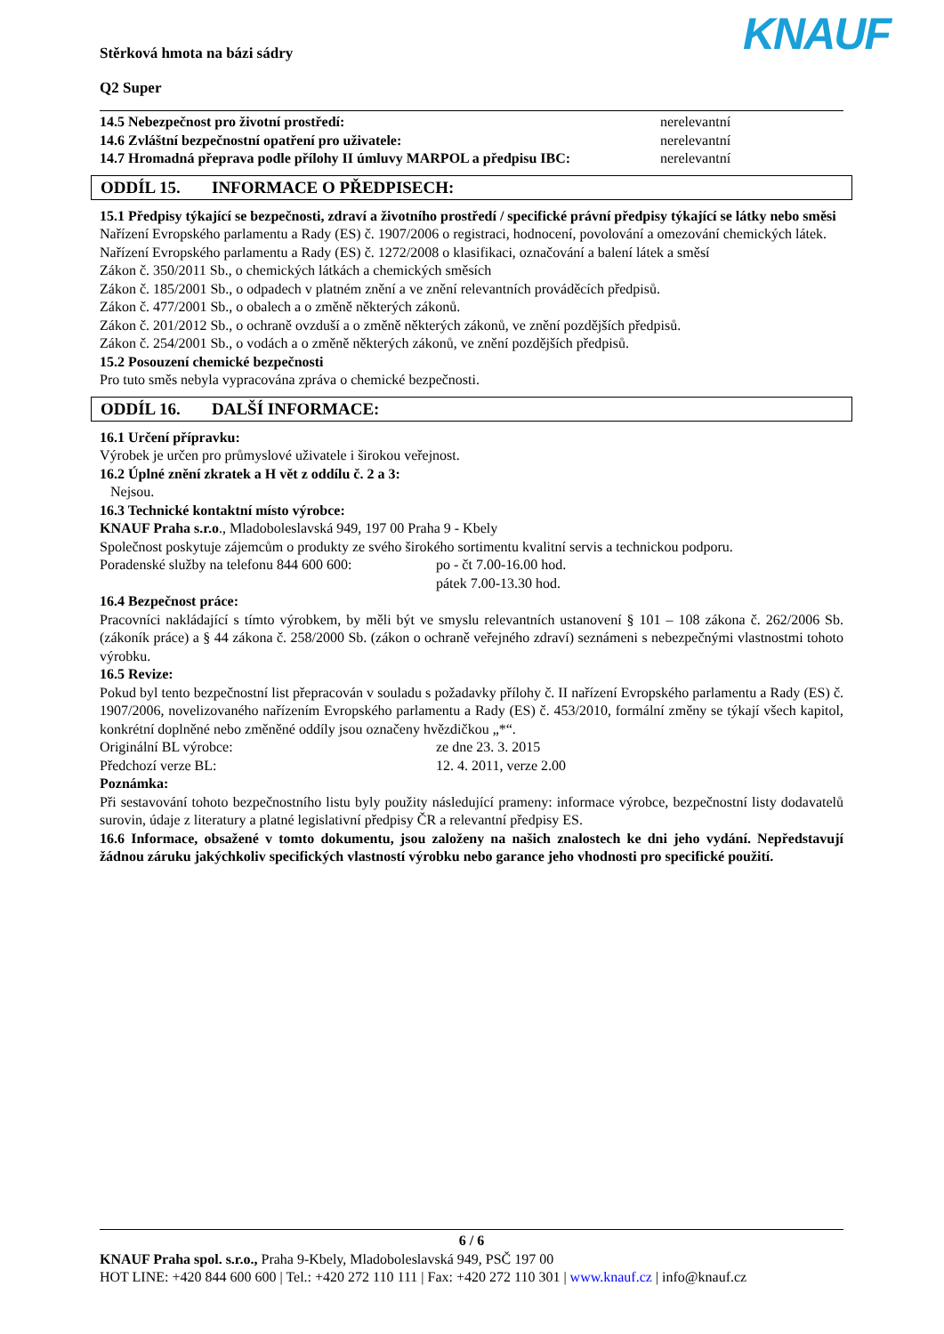Stěrková hmota na bázi sádry
Q2 Super
KNAUF
14.5 Nebezpečnost pro životní prostředí: nerelevantní
14.6 Zvláštní bezpečnostní opatření pro uživatele: nerelevantní
14.7 Hromadná přeprava podle přílohy II úmluvy MARPOL a předpisu IBC:
nerelevantní
ODDÍL 15. INFORMACE O PŘEDPISECH:
15.1 Předpisy týkající se bezpečnosti, zdraví a životního prostředí / specifické právní předpisy týkající se látky nebo směsi
Nařízení Evropského parlamentu a Rady (ES) č. 1907/2006 o registraci, hodnocení, povolování a omezování chemických látek.
Nařízení Evropského parlamentu a Rady (ES) č. 1272/2008 o klasifikaci, označování a balení látek a směsí
Zákon č. 350/2011 Sb., o chemických látkách a chemických směsích
Zákon č. 185/2001 Sb., o odpadech v platném znění a ve znění relevantních prováděcích předpisů.
Zákon č. 477/2001 Sb., o obalech a o změně některých zákonů.
Zákon č. 201/2012 Sb., o ochraně ovzduší a o změně některých zákonů, ve znění pozdějších předpisů.
Zákon č. 254/2001 Sb., o vodách a o změně některých zákonů, ve znění pozdějších předpisů.
15.2 Posouzení chemické bezpečnosti
Pro tuto směs nebyla vypracována zpráva o chemické bezpečnosti.
ODDÍL 16. DALŠÍ INFORMACE:
16.1 Určení přípravku:
Výrobek je určen pro průmyslové uživatele i širokou veřejnost.
16.2 Úplné znění zkratek a H vět z oddílu č. 2 a 3:
Nejsou.
16.3 Technické kontaktní místo výrobce:
KNAUF Praha s.r.o., Mladoboleslavská 949, 197 00 Praha 9 - Kbely
Společnost poskytuje zájemcům o produkty ze svého širokého sortimentu kvalitní servis a technickou podporu.
Poradenské služby na telefonu 844 600 600:
po - čt 7.00-16.00 hod.
pátek 7.00-13.30 hod.
16.4 Bezpečnost práce:
Pracovníci nakládající s tímto výrobkem, by měli být ve smyslu relevantních ustanovení § 101 – 108 zákona č. 262/2006 Sb. (zákoník práce) a § 44 zákona č. 258/2000 Sb. (zákon o ochraně veřejného zdraví) seznámeni s nebezpečnými vlastnostmi tohoto výrobku.
16.5 Revize:
Pokud byl tento bezpečnostní list přepracován v souladu s požadavky přílohy č. II nařízení Evropského parlamentu a Rady (ES) č. 1907/2006, novelizovaného nařízením Evropského parlamentu a Rady (ES) č. 453/2010, formální změny se týkají všech kapitol, konkrétní doplněné nebo změněné oddíly jsou označeny hvězdičkou „*“.
Originální BL výrobce: ze dne 23. 3. 2015
Předchozí verze BL: 12. 4. 2011, verze 2.00
Poznámka:
Při sestavování tohoto bezpečnostního listu byly použity následující prameny: informace výrobce, bezpečnostní listy dodavatelů surovin, údaje z literatury a platné legislativní předpisy ČR a relevantní předpisy ES.
16.6 Informace, obsažené v tomto dokumentu, jsou založeny na našich znalostech ke dni jeho vydání. Nepředstavují žádnou záruku jakýchkoliv specifických vlastností výrobku nebo garance jeho vhodnosti pro specifické použití.
6 / 6
KNAUF Praha spol. s.r.o., Praha 9-Kbely, Mladoboleslavská 949, PSČ 197 00
HOT LINE: +420 844 600 600 | Tel.: +420 272 110 111 | Fax: +420 272 110 301 | www.knauf.cz | info@knauf.cz